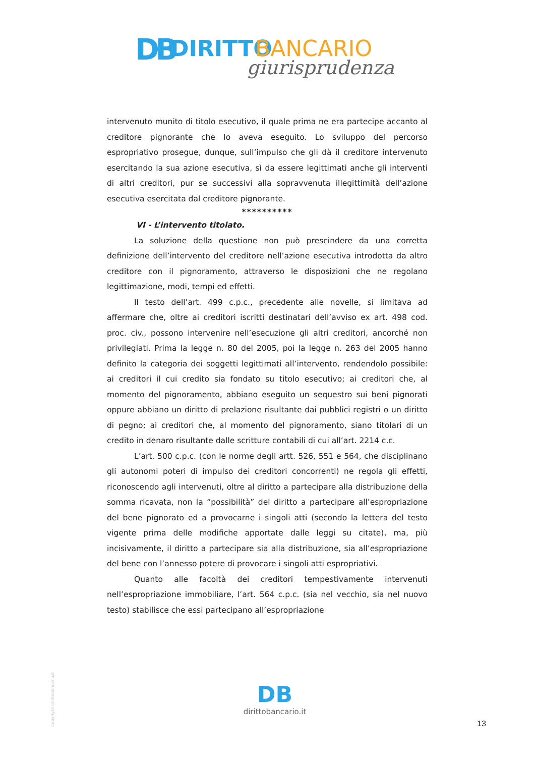DB DIRITTO BANCARIO
giurisprudenza
intervenuto munito di titolo esecutivo, il quale prima ne era partecipe accanto al creditore pignorante che lo aveva eseguito. Lo sviluppo del percorso espropriativo prosegue, dunque, sull’impulso che gli dà il creditore intervenuto esercitando la sua azione esecutiva, sì da essere legittimati anche gli interventi di altri creditori, pur se successivi alla sopravvenuta illegittimità dell’azione esecutiva esercitata dal creditore pignorante.
**********
VI - L’intervento titolato.
La soluzione della questione non può prescindere da una corretta definizione dell’intervento del creditore nell’azione esecutiva introdotta da altro creditore con il pignoramento, attraverso le disposizioni che ne regolano legittimazione, modi, tempi ed effetti.
Il testo dell’art. 499 c.p.c., precedente alle novelle, si limitava ad affermare che, oltre ai creditori iscritti destinatari dell’avviso ex art. 498 cod. proc. civ., possono intervenire nell’esecuzione gli altri creditori, ancorché non privilegiati. Prima la legge n. 80 del 2005, poi la legge n. 263 del 2005 hanno definito la categoria dei soggetti legittimati all’intervento, rendendolo possibile: ai creditori il cui credito sia fondato su titolo esecutivo; ai creditori che, al momento del pignoramento, abbiano eseguito un sequestro sui beni pignorati oppure abbiano un diritto di prelazione risultante dai pubblici registri o un diritto di pegno; ai creditori che, al momento del pignoramento, siano titolari di un credito in denaro risultante dalle scritture contabili di cui all’art. 2214 c.c.
L’art. 500 c.p.c. (con le norme degli artt. 526, 551 e 564, che disciplinano gli autonomi poteri di impulso dei creditori concorrenti) ne regola gli effetti, riconoscendo agli intervenuti, oltre al diritto a partecipare alla distribuzione della somma ricavata, non la “possibilità” del diritto a partecipare all’espropriazione del bene pignorato ed a provocarne i singoli atti (secondo la lettera del testo vigente prima delle modifiche apportate dalle leggi su citate), ma, più incisivamente, il diritto a partecipare sia alla distribuzione, sia all’espropriazione del bene con l’annesso potere di provocare i singoli atti espropriativi.
Quanto alle facoltà dei creditori tempestivamente intervenuti nell’espropriazione immobiliare, l’art. 564 c.p.c. (sia nel vecchio, sia nel nuovo testo) stabilisce che essi partecipano all’espropriazione
Copyright dirittobancario.it
DB
dirittobancario.it
13